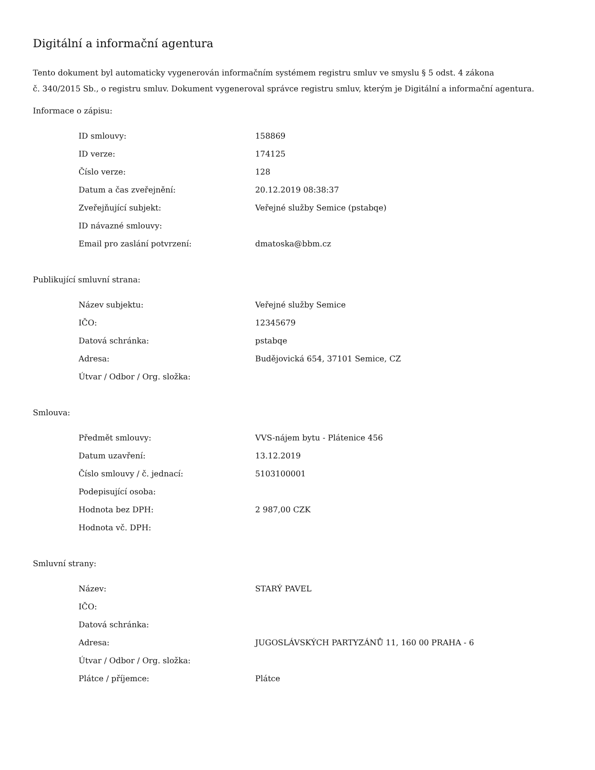Digitální a informační agentura
Tento dokument byl automaticky vygenerován informačním systémem registru smluv ve smyslu § 5 odst. 4 zákona
č. 340/2015 Sb., o registru smluv. Dokument vygeneroval správce registru smluv, kterým je Digitální a informační agentura.
Informace o zápisu:
| ID smlouvy: | 158869 |
| ID verze: | 174125 |
| Číslo verze: | 128 |
| Datum a čas zveřejnění: | 20.12.2019 08:38:37 |
| Zveřejňující subjekt: | Veřejné služby Semice (pstabqe) |
| ID návazné smlouvy: | |
| Email pro zaslání potvrzení: | dmatoska@bbm.cz |
Publikující smluvní strana:
| Název subjektu: | Veřejné služby Semice |
| IČO: | 12345679 |
| Datová schránka: | pstabqe |
| Adresa: | Budějovická 654, 37101 Semice, CZ |
| Útvar / Odbor / Org. složka: | |
Smlouva:
| Předmět smlouvy: | VVS-nájem bytu - Plátenice 456 |
| Datum uzavření: | 13.12.2019 |
| Číslo smlouvy / č. jednací: | 5103100001 |
| Podepisující osoba: | |
| Hodnota bez DPH: | 2 987,00 CZK |
| Hodnota vč. DPH: | |
Smluvní strany:
| Název: | STARÝ PAVEL |
| IČO: | |
| Datová schránka: | |
| Adresa: | JUGOSLÁVSKÝCH PARTYZÁNŮ 11, 160 00 PRAHA - 6 |
| Útvar / Odbor / Org. složka: | |
| Plátce / příjemce: | Plátce |